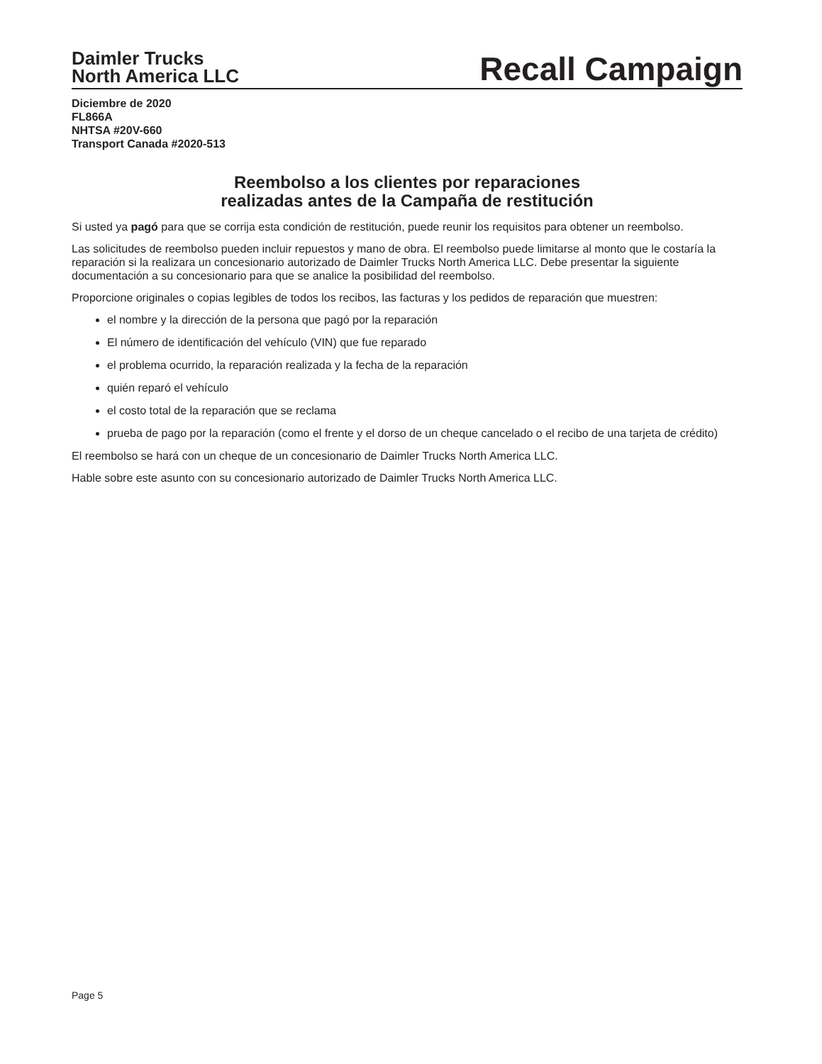Daimler Trucks
North America LLC
Recall Campaign
Diciembre de 2020
FL866A
NHTSA #20V-660
Transport Canada #2020-513
Reembolso a los clientes por reparaciones
realizadas antes de la Campaña de restitución
Si usted ya pagó para que se corrija esta condición de restitución, puede reunir los requisitos para obtener un reembolso.
Las solicitudes de reembolso pueden incluir repuestos y mano de obra. El reembolso puede limitarse al monto que le costaría la reparación si la realizara un concesionario autorizado de Daimler Trucks North America LLC. Debe presentar la siguiente documentación a su concesionario para que se analice la posibilidad del reembolso.
Proporcione originales o copias legibles de todos los recibos, las facturas y los pedidos de reparación que muestren:
el nombre y la dirección de la persona que pagó por la reparación
El número de identificación del vehículo (VIN) que fue reparado
el problema ocurrido, la reparación realizada y la fecha de la reparación
quién reparó el vehículo
el costo total de la reparación que se reclama
prueba de pago por la reparación (como el frente y el dorso de un cheque cancelado o el recibo de una tarjeta de crédito)
El reembolso se hará con un cheque de un concesionario de Daimler Trucks North America LLC.
Hable sobre este asunto con su concesionario autorizado de Daimler Trucks North America LLC.
Page 5